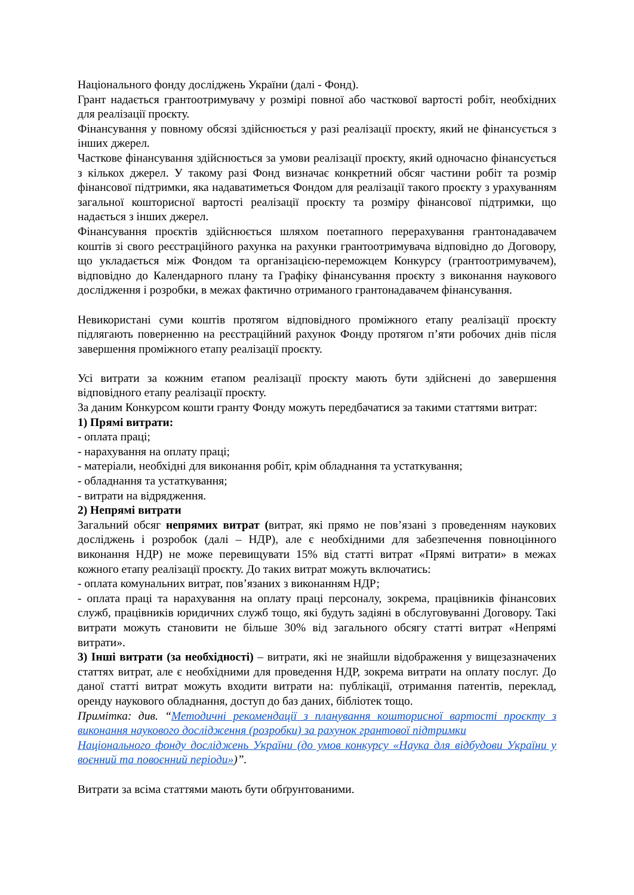Національного фонду досліджень України (далі - Фонд).
Грант надається грантоотримувачу у розмірі повної або часткової вартості робіт, необхідних для реалізації проєкту.
Фінансування у повному обсязі здійснюється у разі реалізації проєкту, який не фінансується з інших джерел.
Часткове фінансування здійснюється за умови реалізації проєкту, який одночасно фінансується з кількох джерел. У такому разі Фонд визначає конкретний обсяг частини робіт та розмір фінансової підтримки, яка надаватиметься Фондом для реалізації такого проєкту з урахуванням загальної кошторисної вартості реалізації проєкту та розміру фінансової підтримки, що надається з інших джерел.
Фінансування проєктів здійснюється шляхом поетапного перерахування грантонадавачем коштів зі свого реєстраційного рахунка на рахунки грантоотримувача відповідно до Договору, що укладається між Фондом та організацією-переможцем Конкурсу (грантоотримувачем), відповідно до Календарного плану та Графіку фінансування проєкту з виконання наукового дослідження і розробки, в межах фактично отриманого грантонадавачем фінансування.
Невикористані суми коштів протягом відповідного проміжного етапу реалізації проєкту підлягають поверненню на реєстраційний рахунок Фонду протягом п’яти робочих днів після завершення проміжного етапу реалізації проєкту.
Усі витрати за кожним етапом реалізації проєкту мають бути здійснені до завершення відповідного етапу реалізації проєкту.
За даним Конкурсом кошти гранту Фонду можуть передбачатися за такими статтями витрат:
1) Прямі витрати:
- оплата праці;
- нарахування на оплату праці;
- матеріали, необхідні для виконання робіт, крім обладнання та устаткування;
- обладнання та устаткування;
- витрати на відрядження.
2) Непрямі витрати
Загальний обсяг непрямих витрат (витрат, які прямо не пов’язані з проведенням наукових досліджень і розробок (далі – НДР), але є необхідними для забезпечення повноцінного виконання НДР) не може перевищувати 15% від статті витрат «Прямі витрати» в межах кожного етапу реалізації проєкту. До таких витрат можуть включатись:
- оплата комунальних витрат, пов’язаних з виконанням НДР;
- оплата праці та нарахування на оплату праці персоналу, зокрема, працівників фінансових служб, працівників юридичних служб тощо, які будуть задіяні в обслуговуванні Договору. Такі витрати можуть становити не більше 30% від загального обсягу статті витрат «Непрямі витрати».
3) Інші витрати (за необхідності) – витрати, які не знайшли відображення у вищезазначених статтях витрат, але є необхідними для проведення НДР, зокрема витрати на оплату послуг. До даної статті витрат можуть входити витрати на: публікації, отримання патентів, переклад, оренду наукового обладнання, доступ до баз даних, бібліотек тощо.
Примітка: див. “Методичні рекомендації з планування кошторисної вартості проєкту з виконання наукового дослідження (розробки) за рахунок грантової підтримки
Національного фонду досліджень України (до умов конкурсу «Наука для відбудови України у воєнний та повоєнний періоди»)”.
Витрати за всіма статтями мають бути обґрунтованими.